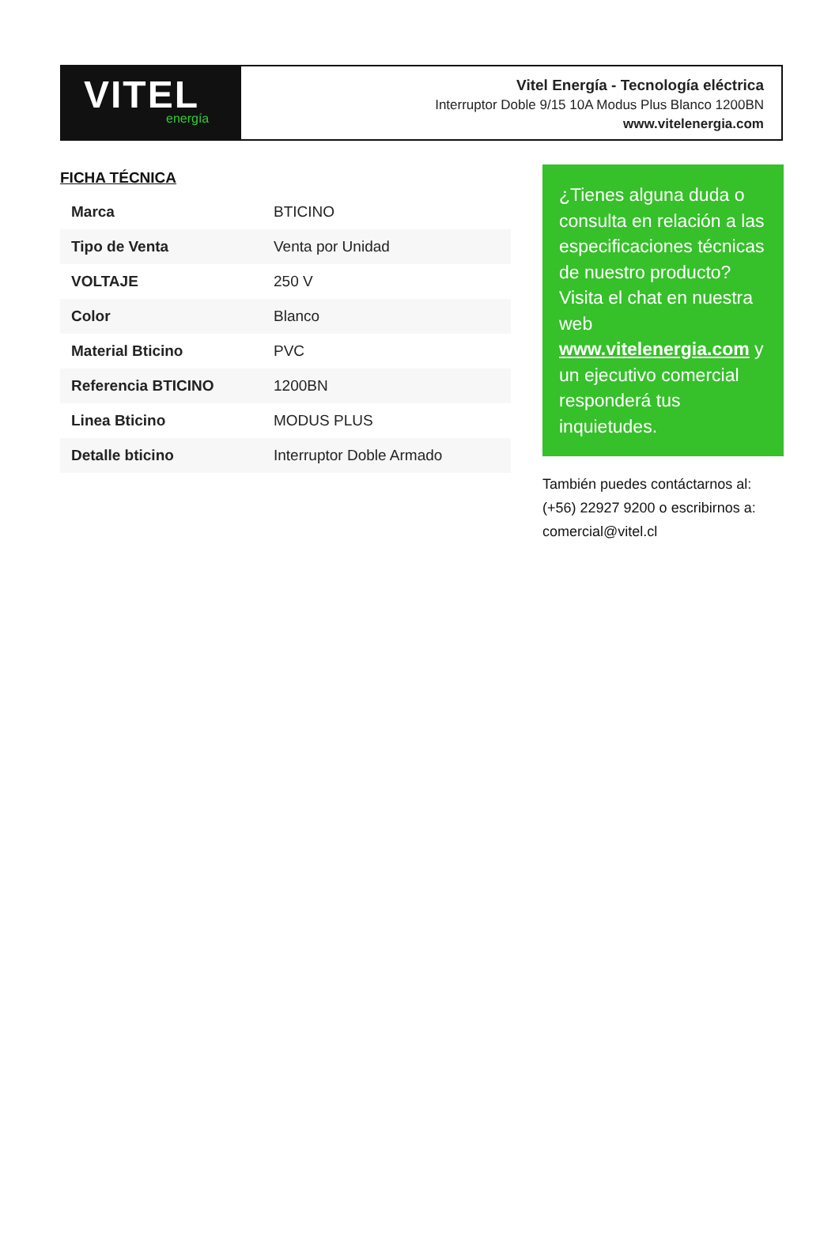VITEL
energía
Vitel Energía - Tecnología eléctrica
Interruptor Doble 9/15 10A Modus Plus Blanco 1200BN
www.vitelenergia.com
FICHA TÉCNICA
| Marca | BTICINO |
| Tipo de Venta | Venta por Unidad |
| VOLTAJE | 250 V |
| Color | Blanco |
| Material Bticino | PVC |
| Referencia BTICINO | 1200BN |
| Linea Bticino | MODUS PLUS |
| Detalle bticino | Interruptor Doble Armado |
¿Tienes alguna duda o consulta en relación a las especificaciones técnicas de nuestro producto? Visita el chat en nuestra web www.vitelenergia.com y un ejecutivo comercial responderá tus inquietudes.
También puedes contáctarnos al: (+56) 22927 9200 o escribirnos a: comercial@vitel.cl